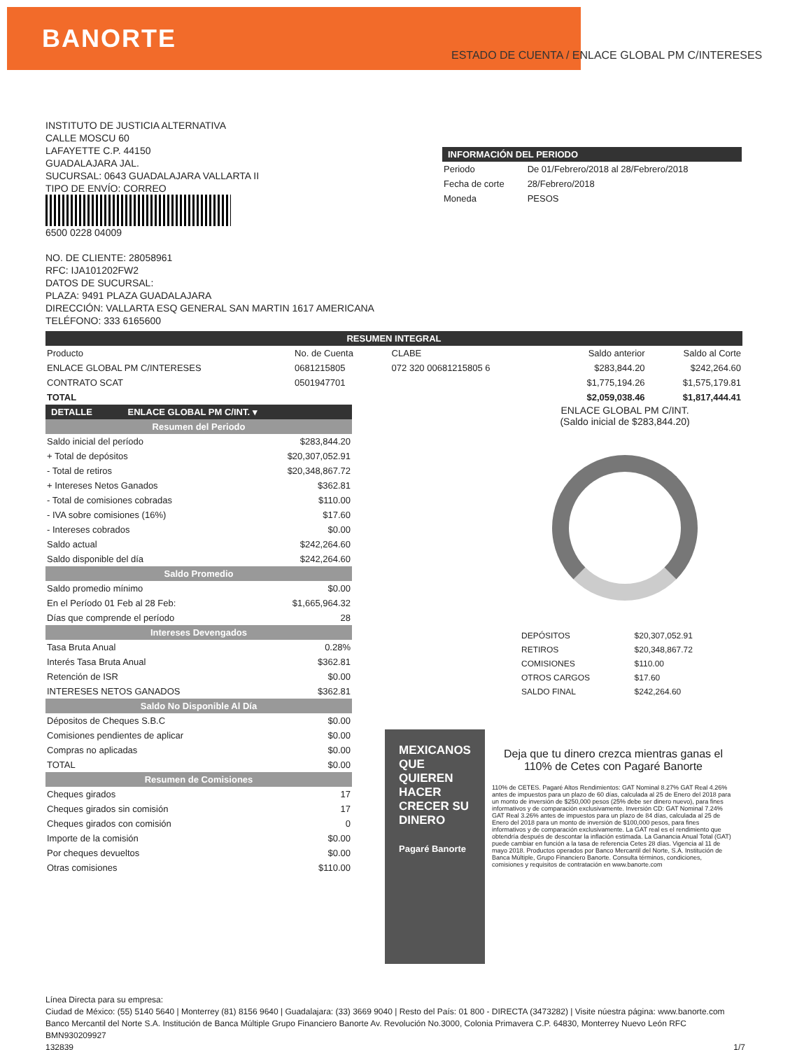BANORTE
ESTADO DE CUENTA / ENLACE GLOBAL PM C/INTERESES
INSTITUTO DE JUSTICIA ALTERNATIVA
CALLE MOSCU 60
LAFAYETTE C.P. 44150
GUADALAJARA JAL.
SUCURSAL: 0643 GUADALAJARA VALLARTA II
TIPO DE ENVÍO: CORREO
6500 0228 04009
NO. DE CLIENTE: 28058961
RFC: IJA101202FW2
DATOS DE SUCURSAL:
PLAZA: 9491 PLAZA GUADALAJARA
DIRECCIÓN: VALLARTA ESQ GENERAL SAN MARTIN 1617 AMERICANA
TELÉFONO: 333 6165600
INFORMACIÓN DEL PERIODO
| Periodo | De 01/Febrero/2018 al 28/Febrero/2018 |
| Fecha de corte | 28/Febrero/2018 |
| Moneda | PESOS |
RESUMEN INTEGRAL
| Producto | No. de Cuenta | CLABE | Saldo anterior | Saldo al Corte |
| --- | --- | --- | --- | --- |
| ENLACE GLOBAL PM C/INTERESES | 0681215805 | 072 320 00681215805 6 | $283,844.20 | $242,264.60 |
| CONTRATO SCAT | 0501947701 | | $1,775,194.26 | $1,575,179.81 |
| TOTAL | | | $2,059,038.46 | $1,817,444.41 |
DETALLE ENLACE GLOBAL PM C/INT. ▾
| Resumen del Periodo | |
| Saldo inicial del período | $283,844.20 |
| + Total de depósitos | $20,307,052.91 |
| - Total de retiros | $20,348,867.72 |
| + Intereses Netos Ganados | $362.81 |
| - Total de comisiones cobradas | $110.00 |
| - IVA sobre comisiones (16%) | $17.60 |
| - Intereses cobrados | $0.00 |
| Saldo actual | $242,264.60 |
| Saldo disponible del día | $242,264.60 |
| Saldo Promedio | |
| Saldo promedio mínimo | $0.00 |
| En el Período 01 Feb al 28 Feb: | $1,665,964.32 |
| Días que comprende el período | 28 |
| Intereses Devengados | |
| Tasa Bruta Anual | 0.28% |
| Interés Tasa Bruta Anual | $362.81 |
| Retención de ISR | $0.00 |
| INTERESES NETOS GANADOS | $362.81 |
| Saldo No Disponible Al Día | |
| Dépositos de Cheques S.B.C | $0.00 |
| Comisiones pendientes de aplicar | $0.00 |
| Compras no aplicadas | $0.00 |
| TOTAL | $0.00 |
| Resumen de Comisiones | |
| Cheques girados | 17 |
| Cheques girados sin comisión | 17 |
| Cheques girados con comisión | 0 |
| Importe de la comisión | $0.00 |
| Por cheques devueltos | $0.00 |
| Otras comisiones | $110.00 |
ENLACE GLOBAL PM C/INT.
(Saldo inicial de $283,844.20)
| DEPÓSITOS | $20,307,052.91 |
| RETIROS | $20,348,867.72 |
| COMISIONES | $110.00 |
| OTROS CARGOS | $17.60 |
| SALDO FINAL | $242,264.60 |
MEXICANOS QUE QUIEREN HACER CRECER SU DINERO
Pagaré Banorte
Deja que tu dinero crezca mientras ganas el 110% de Cetes con Pagaré Banorte
110% de CETES. Pagaré Altos Rendimientos: GAT Nominal 8.27% GAT Real 4.26% antes de impuestos para un plazo de 60 días, calculada al 25 de Enero del 2018 para un monto de inversión de $250,000 pesos (25% debe ser dinero nuevo), para fines informativos y de comparación exclusivamente. Inversión CD: GAT Nominal 7.24% GAT Real 3.26% antes de impuestos para un plazo de 84 días, calculada al 25 de Enero del 2018 para un monto de inversión de $100,000 pesos, para fines informativos y de comparación exclusivamente. La GAT real es el rendimiento que obtendría después de descontar la inflación estimada. La Ganancia Anual Total (GAT) puede cambiar en función a la tasa de referencia Cetes 28 días. Vigencia al 11 de mayo 2018. Productos operados por Banco Mercantil del Norte, S.A. Institución de Banca Múltiple, Grupo Financiero Banorte. Consulta términos, condiciones, comisiones y requisitos de contratación en www.banorte.com
Línea Directa para su empresa:
Ciudad de México: (55) 5140 5640 | Monterrey (81) 8156 9640 | Guadalajara: (33) 3669 9040 | Resto del País: 01 800 - DIRECTA (3473282) | Visite núestra página: www.banorte.com
Banco Mercantil del Norte S.A. Institución de Banca Múltiple Grupo Financiero Banorte Av. Revolución No.3000, Colonia Primavera C.P. 64830, Monterrey Nuevo León RFC BMN930209927
132839 1/7